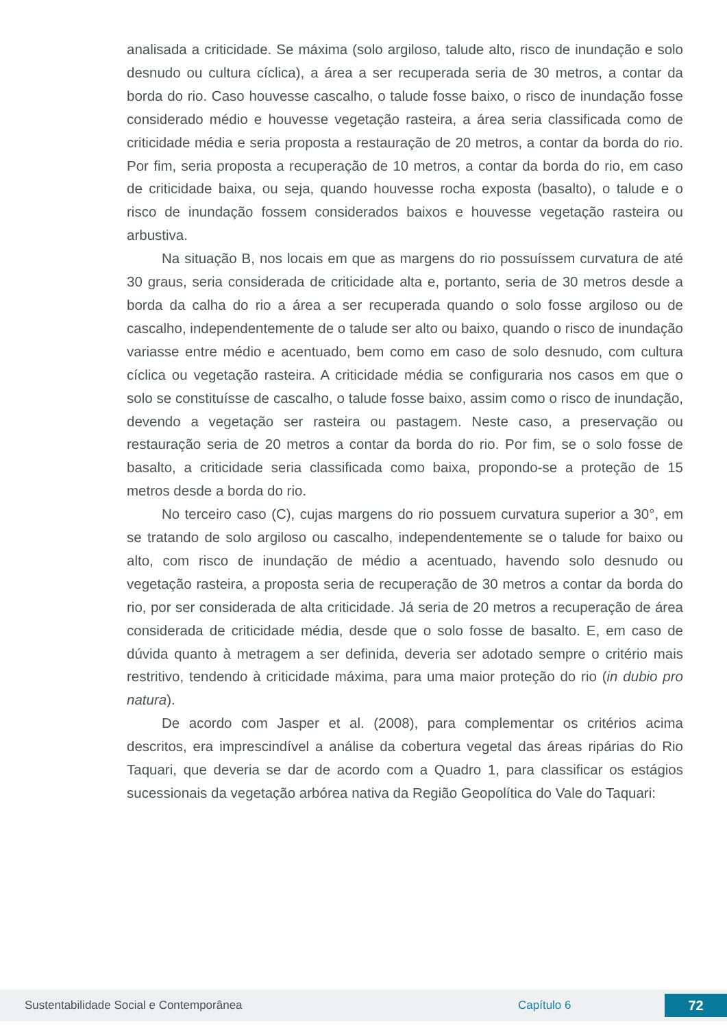analisada a criticidade. Se máxima (solo argiloso, talude alto, risco de inundação e solo desnudo ou cultura cíclica), a área a ser recuperada seria de 30 metros, a contar da borda do rio. Caso houvesse cascalho, o talude fosse baixo, o risco de inundação fosse considerado médio e houvesse vegetação rasteira, a área seria classificada como de criticidade média e seria proposta a restauração de 20 metros, a contar da borda do rio. Por fim, seria proposta a recuperação de 10 metros, a contar da borda do rio, em caso de criticidade baixa, ou seja, quando houvesse rocha exposta (basalto), o talude e o risco de inundação fossem considerados baixos e houvesse vegetação rasteira ou arbustiva.
Na situação B, nos locais em que as margens do rio possuíssem curvatura de até 30 graus, seria considerada de criticidade alta e, portanto, seria de 30 metros desde a borda da calha do rio a área a ser recuperada quando o solo fosse argiloso ou de cascalho, independentemente de o talude ser alto ou baixo, quando o risco de inundação variasse entre médio e acentuado, bem como em caso de solo desnudo, com cultura cíclica ou vegetação rasteira. A criticidade média se configuraria nos casos em que o solo se constituísse de cascalho, o talude fosse baixo, assim como o risco de inundação, devendo a vegetação ser rasteira ou pastagem. Neste caso, a preservação ou restauração seria de 20 metros a contar da borda do rio. Por fim, se o solo fosse de basalto, a criticidade seria classificada como baixa, propondo-se a proteção de 15 metros desde a borda do rio.
No terceiro caso (C), cujas margens do rio possuem curvatura superior a 30°, em se tratando de solo argiloso ou cascalho, independentemente se o talude for baixo ou alto, com risco de inundação de médio a acentuado, havendo solo desnudo ou vegetação rasteira, a proposta seria de recuperação de 30 metros a contar da borda do rio, por ser considerada de alta criticidade. Já seria de 20 metros a recuperação de área considerada de criticidade média, desde que o solo fosse de basalto. E, em caso de dúvida quanto à metragem a ser definida, deveria ser adotado sempre o critério mais restritivo, tendendo à criticidade máxima, para uma maior proteção do rio (in dubio pro natura).
De acordo com Jasper et al. (2008), para complementar os critérios acima descritos, era imprescindível a análise da cobertura vegetal das áreas ripárias do Rio Taquari, que deveria se dar de acordo com a Quadro 1, para classificar os estágios sucessionais da vegetação arbórea nativa da Região Geopolítica do Vale do Taquari:
Sustentabilidade Social e Contemporânea Capítulo 6 72